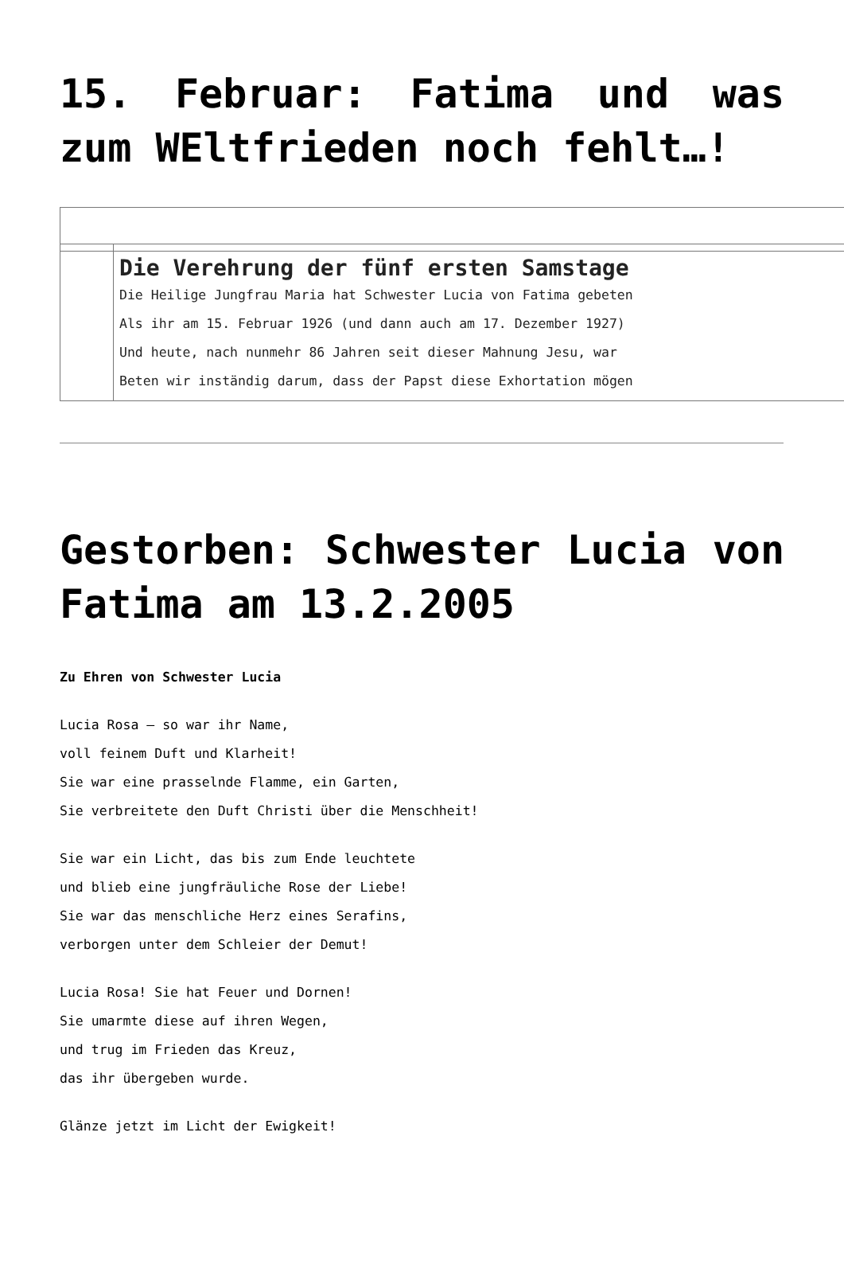15. Februar: Fatima und was zum WEltfrieden noch fehlt…!
| | Die Verehrung der fünf ersten Samstage Die Heilige Jungfrau Maria hat Schwester Lucia von Fatima gebeten Als ihr am 15. Februar 1926 (und dann auch am 17. Dezember 1927) Und heute, nach nunmehr 86 Jahren seit dieser Mahnung Jesu, war Beten wir inständig darum, dass der Papst diese Exhortation mögen |
Gestorben: Schwester Lucia von Fatima am 13.2.2005
Zu Ehren von Schwester Lucia
Lucia Rosa – so war ihr Name,
voll feinem Duft und Klarheit!
Sie war eine prasselnde Flamme, ein Garten,
Sie verbreitete den Duft Christi über die Menschheit!
Sie war ein Licht, das bis zum Ende leuchtete
und blieb eine jungfräuliche Rose der Liebe!
Sie war das menschliche Herz eines Serafins,
verborgen unter dem Schleier der Demut!
Lucia Rosa! Sie hat Feuer und Dornen!
Sie umarmte diese auf ihren Wegen,
und trug im Frieden das Kreuz,
das ihr übergeben wurde.
Glänze jetzt im Licht der Ewigkeit!